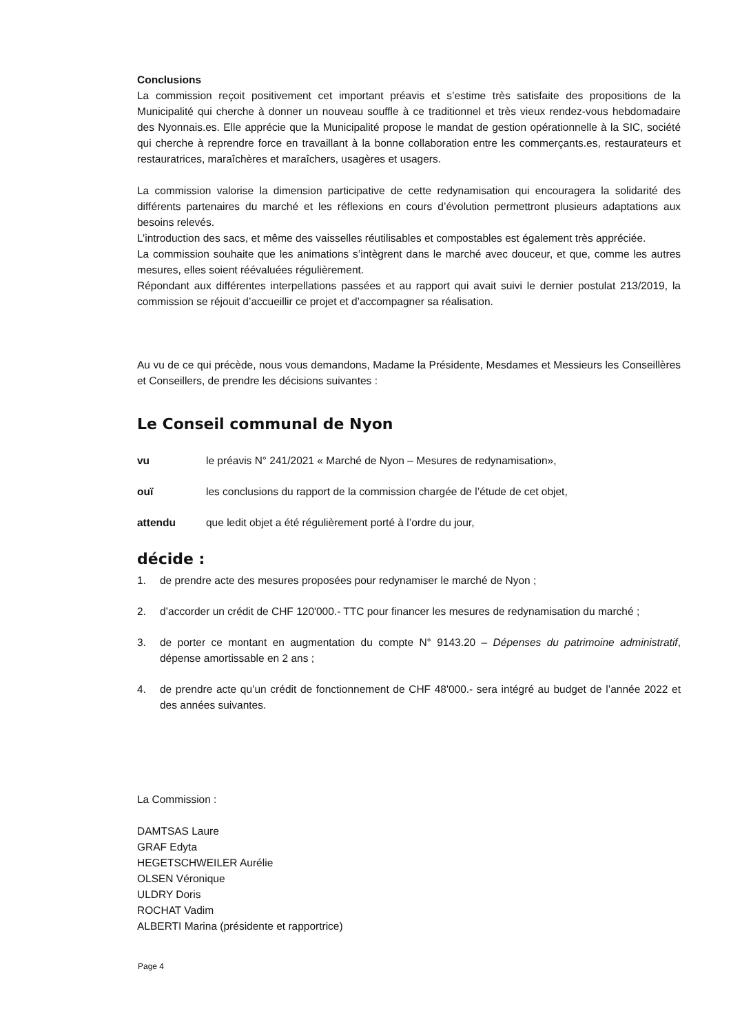Conclusions
La commission reçoit positivement cet important préavis et s’estime très satisfaite des propositions de la Municipalité qui cherche à donner un nouveau souffle à ce traditionnel et très vieux rendez-vous hebdomadaire des Nyonnais.es. Elle apprécie que la Municipalité propose le mandat de gestion opérationnelle à la SIC, société qui cherche à reprendre force en travaillant à la bonne collaboration entre les commerçants.es, restaurateurs et restauratrices, maraîchères et maraîchers, usagères et usagers.
La commission valorise la dimension participative de cette redynamisation qui encouragera la solidarité des différents partenaires du marché et les réflexions en cours d’évolution permettront plusieurs adaptations aux besoins relevés.
L’introduction des sacs, et même des vaisselles réutilisables et compostables est également très appréciée.
La commission souhaite que les animations s’intègrent dans le marché avec douceur, et que, comme les autres mesures, elles soient réévaluées régulièrement.
Répondant aux différentes interpellations passées et au rapport qui avait suivi le dernier postulat 213/2019, la commission se réjouit d’accueillir ce projet et d’accompagner sa réalisation.
Au vu de ce qui précède, nous vous demandons, Madame la Présidente, Mesdames et Messieurs les Conseillères et Conseillers, de prendre les décisions suivantes :
Le Conseil communal de Nyon
vu le préavis N° 241/2021 « Marché de Nyon – Mesures de redynamisation»,
ouï les conclusions du rapport de la commission chargée de l’étude de cet objet,
attendu que ledit objet a été régulièrement porté à l’ordre du jour,
décide :
1. de prendre acte des mesures proposées pour redynamiser le marché de Nyon ;
2. d’accorder un crédit de CHF 120'000.- TTC pour financer les mesures de redynamisation du marché ;
3. de porter ce montant en augmentation du compte N° 9143.20 – Dépenses du patrimoine administratif, dépense amortissable en 2 ans ;
4. de prendre acte qu’un crédit de fonctionnement de CHF 48'000.- sera intégré au budget de l’année 2022 et des années suivantes.
La Commission :
DAMTSAS Laure
GRAF Edyta
HEGETSCHWEILER Aurélie
OLSEN Véronique
ULDRY Doris
ROCHAT Vadim
ALBERTI Marina (présidente et rapportrice)
Page 4